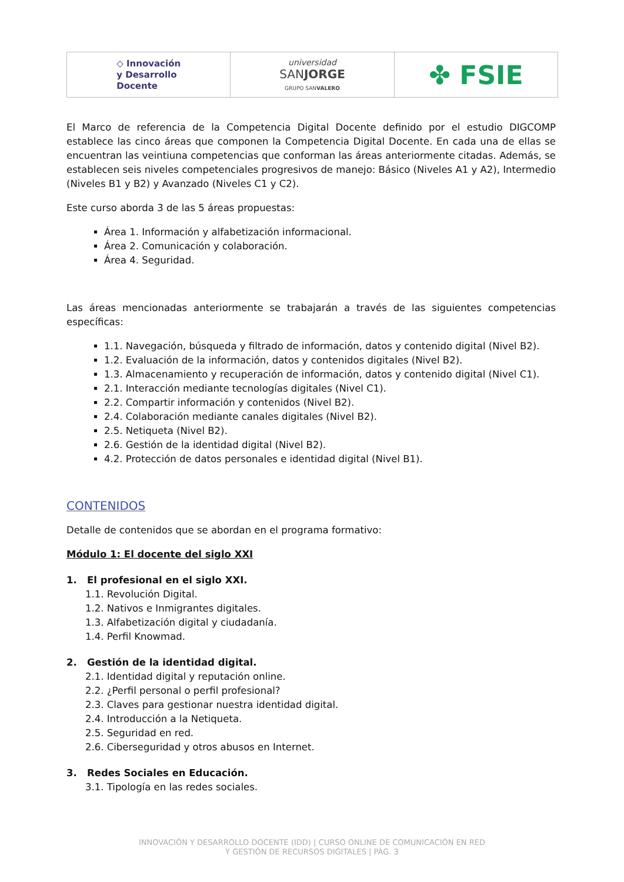◇ Innovación
y Desarrollo
Docente
universidad
SANJORGE
GRUPO SANVALERO
✤ FSIE
El Marco de referencia de la Competencia Digital Docente definido por el estudio DIGCOMP establece las cinco áreas que componen la Competencia Digital Docente. En cada una de ellas se encuentran las veintiuna competencias que conforman las áreas anteriormente citadas. Además, se establecen seis niveles competenciales progresivos de manejo: Básico (Niveles A1 y A2), Intermedio (Niveles B1 y B2) y Avanzado (Niveles C1 y C2).
Este curso aborda 3 de las 5 áreas propuestas:
Área 1. Información y alfabetización informacional.
Área 2. Comunicación y colaboración.
Área 4. Seguridad.
Las áreas mencionadas anteriormente se trabajarán a través de las siguientes competencias específicas:
1.1. Navegación, búsqueda y filtrado de información, datos y contenido digital (Nivel B2).
1.2. Evaluación de la información, datos y contenidos digitales (Nivel B2).
1.3. Almacenamiento y recuperación de información, datos y contenido digital (Nivel C1).
2.1. Interacción mediante tecnologías digitales (Nivel C1).
2.2. Compartir información y contenidos (Nivel B2).
2.4. Colaboración mediante canales digitales (Nivel B2).
2.5. Netiqueta (Nivel B2).
2.6. Gestión de la identidad digital (Nivel B2).
4.2. Protección de datos personales e identidad digital (Nivel B1).
CONTENIDOS
Detalle de contenidos que se abordan en el programa formativo:
Módulo 1: El docente del siglo XXI
1. El profesional en el siglo XXI.
1.1. Revolución Digital.
1.2. Nativos e Inmigrantes digitales.
1.3. Alfabetización digital y ciudadanía.
1.4. Perfil Knowmad.
2. Gestión de la identidad digital.
2.1. Identidad digital y reputación online.
2.2. ¿Perfil personal o perfil profesional?
2.3. Claves para gestionar nuestra identidad digital.
2.4. Introducción a la Netiqueta.
2.5. Seguridad en red.
2.6. Ciberseguridad y otros abusos en Internet.
3. Redes Sociales en Educación.
3.1. Tipología en las redes sociales.
INNOVACIÓN Y DESARROLLO DOCENTE (IDD) | CURSO ONLINE DE COMUNICACIÓN EN RED
Y GESTIÓN DE RECURSOS DIGITALES | PÁG. 3